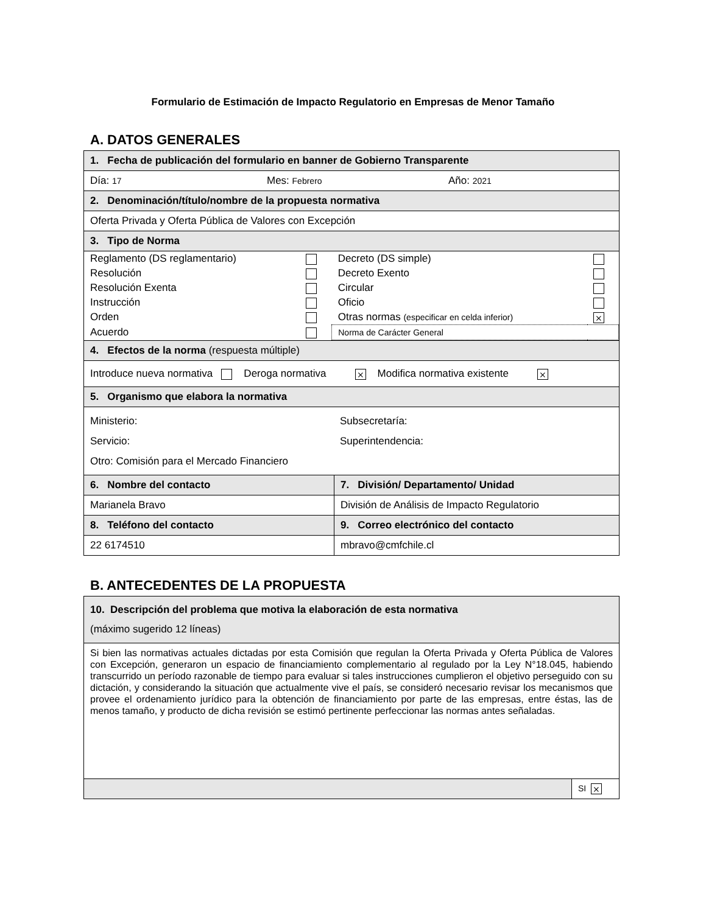Formulario de Estimación de Impacto Regulatorio en Empresas de Menor Tamaño
A. DATOS GENERALES
| 1. Fecha de publicación del formulario en banner de Gobierno Transparente | |
| Día: 17 Mes: Febrero Año: 2021 | |
| 2. Denominación/título/nombre de la propuesta normativa | |
| Oferta Privada y Oferta Pública de Valores con Excepción | |
| 3. Tipo de Norma | |
| / Reglamento (DS reglamentario) / / Decreto (DS simple) / / / Resolución / / Decreto Exento / / / Resolución Exenta / / Circular / / / Instrucción / / Oficio / / / Orden / / Otras normas (especificar en celda inferior) / ⨯ / / Acuerdo / / Norma de Carácter General / / | |
| 4. Efectos de la norma (respuesta múltiple) | |
| Introduce nueva normativa Deroga normativa ⨯ Modifica normativa existente ⨯ | |
| 5. Organismo que elabora la normativa | |
| Ministerio: Subsecretaría: Servicio: Superintendencia: Otro: Comisión para el Mercado Financiero | |
| 6. Nombre del contacto | 7. División/ Departamento/ Unidad |
| Marianela Bravo | División de Análisis de Impacto Regulatorio |
| 8. Teléfono del contacto | 9. Correo electrónico del contacto |
| 22 6174510 | mbravo@cmfchile.cl |
B. ANTECEDENTES DE LA PROPUESTA
| 10. Descripción del problema que motiva la elaboración de esta normativa (máximo sugerido 12 líneas) | |
| Si bien las normativas actuales dictadas por esta Comisión que regulan la Oferta Privada y Oferta Pública de Valores con Excepción, generaron un espacio de financiamiento complementario al regulado por la Ley N°18.045, habiendo transcurrido un período razonable de tiempo para evaluar si tales instrucciones cumplieron el objetivo perseguido con su dictación, y considerando la situación que actualmente vive el país, se consideró necesario revisar los mecanismos que provee el ordenamiento jurídico para la obtención de financiamiento por parte de las empresas, entre éstas, las de menos tamaño, y producto de dicha revisión se estimó pertinente perfeccionar las normas antes señaladas. | |
| | SI ⨯ |